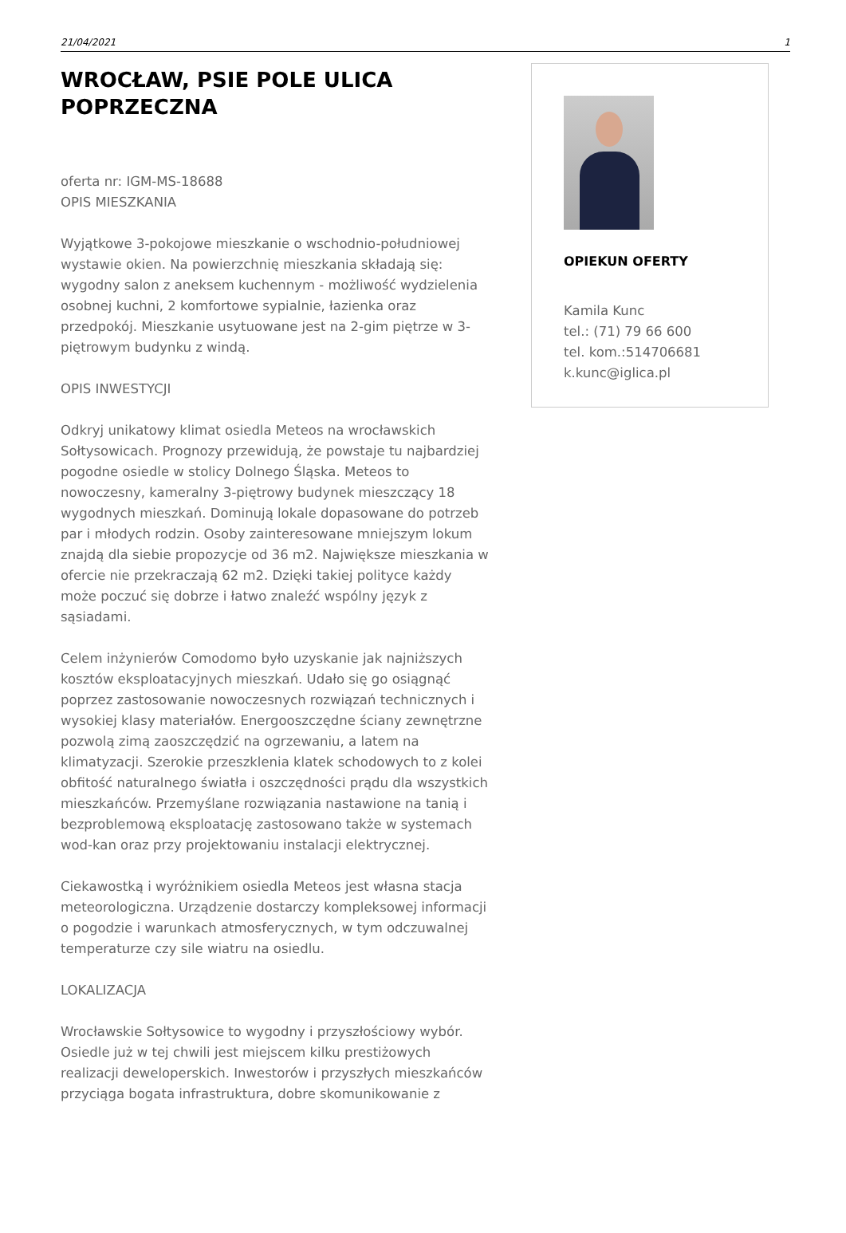21/04/2021 1
WROCŁAW, PSIE POLE ULICA POPRZECZNA
oferta nr: IGM-MS-18688
OPIS MIESZKANIA
Wyjątkowe 3-pokojowe mieszkanie o wschodnio-południowej wystawie okien. Na powierzchnię mieszkania składają się: wygodny salon z aneksem kuchennym - możliwość wydzielenia osobnej kuchni, 2 komfortowe sypialnie, łazienka oraz przedpokój. Mieszkanie usytuowane jest na 2-gim piętrze w 3-piętrowym budynku z windą.
OPIS INWESTYCJI
Odkryj unikatowy klimat osiedla Meteos na wrocławskich Sołtysowicach. Prognozy przewidują, że powstaje tu najbardziej pogodne osiedle w stolicy Dolnego Śląska. Meteos to nowoczesny, kameralny 3-piętrowy budynek mieszczący 18 wygodnych mieszkań. Dominują lokale dopasowane do potrzeb par i młodych rodzin. Osoby zainteresowane mniejszym lokum znajdą dla siebie propozycje od 36 m2. Największe mieszkania w ofercie nie przekraczają 62 m2. Dzięki takiej polityce każdy może poczuć się dobrze i łatwo znaleźć wspólny język z sąsiadami.
Celem inżynierów Comodomo było uzyskanie jak najniższych kosztów eksploatacyjnych mieszkań. Udało się go osiągnąć poprzez zastosowanie nowoczesnych rozwiązań technicznych i wysokiej klasy materiałów. Energooszczędne ściany zewnętrzne pozwolą zimą zaoszczędzić na ogrzewaniu, a latem na klimatyzacji. Szerokie przeszklenia klatek schodowych to z kolei obfitość naturalnego światła i oszczędności prądu dla wszystkich mieszkańców. Przemyślane rozwiązania nastawione na tanią i bezproblemową eksploatację zastosowano także w systemach wod-kan oraz przy projektowaniu instalacji elektrycznej.
Ciekawostką i wyróżnikiem osiedla Meteos jest własna stacja meteorologiczna. Urządzenie dostarczy kompleksowej informacji o pogodzie i warunkach atmosferycznych, w tym odczuwalnej temperaturze czy sile wiatru na osiedlu.
LOKALIZACJA
Wrocławskie Sołtysowice to wygodny i przyszłościowy wybór. Osiedle już w tej chwili jest miejscem kilku prestiżowych realizacji deweloperskich. Inwestorów i przyszłych mieszkańców przyciąga bogata infrastruktura, dobre skomunikowanie z
OPIEKUN OFERTY
Kamila Kunc
tel.: (71) 79 66 600
tel. kom.:514706681
k.kunc@iglica.pl